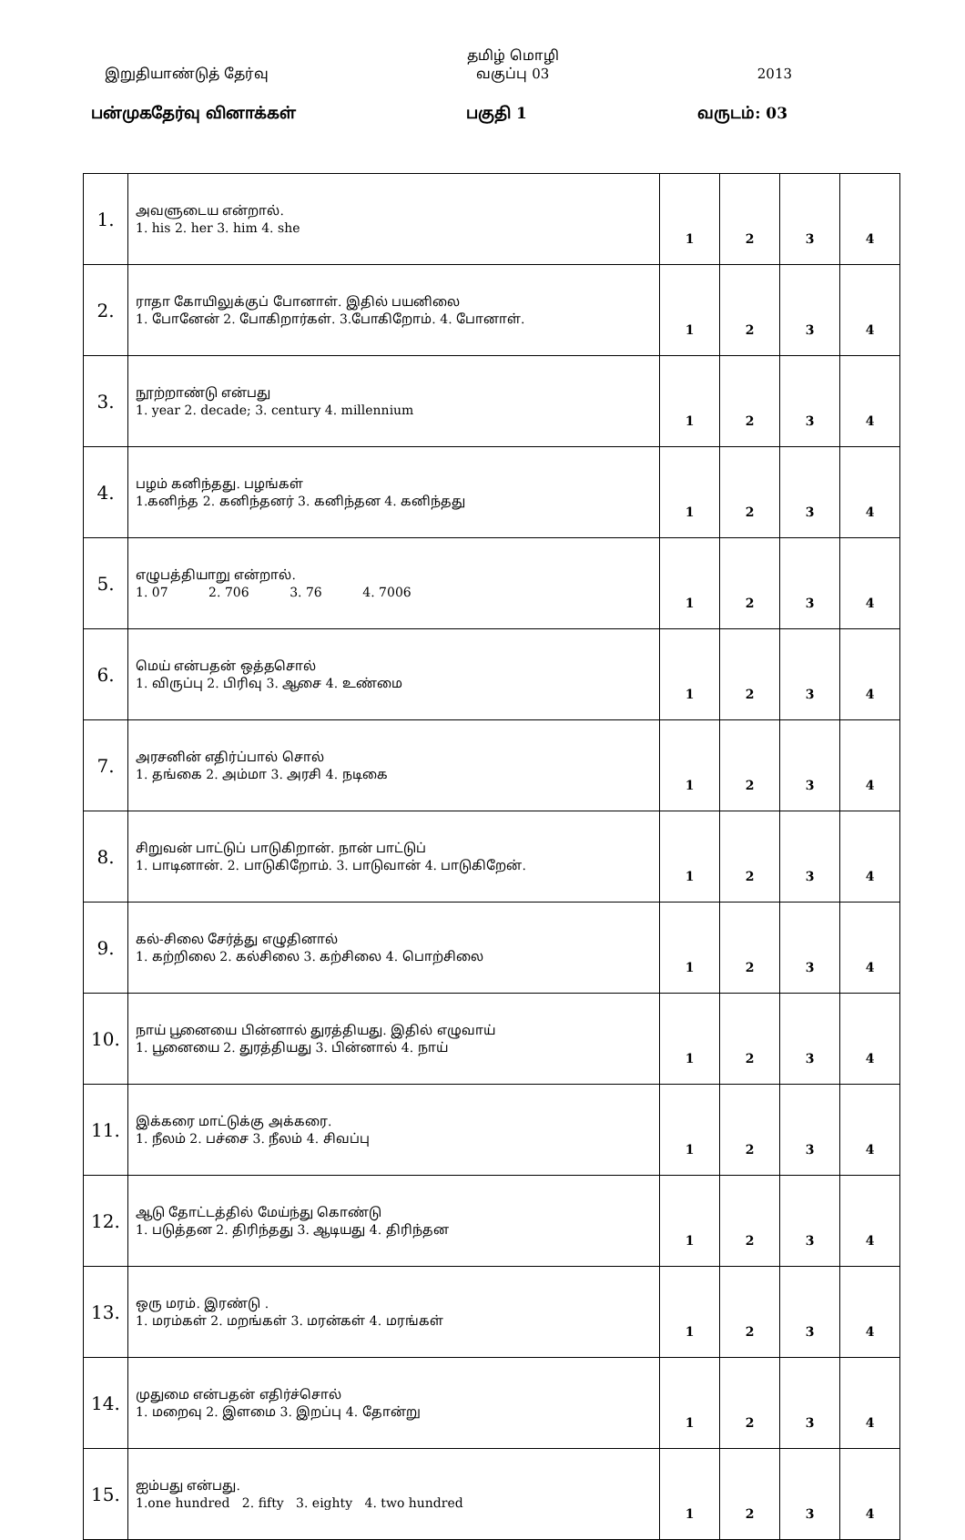இறுதியாண்டுத் தேர்வு தமிழ் மொழி
வகுப்பு 03 2013
பன்முகதேர்வு வினாக்கள் பகுதி 1 வருடம்: 03
| 1. | அவளுடைய என்றால். 1. his 2. her 3. him 4. she | 1 | 2 | 3 | 4 |
| 2. | ராதா கோயிலுக்குப் போனாள். இதில் பயனிலை 1. போனேன் 2. போகிறார்கள். 3.போகிறோம். 4. போனாள். | 1 | 2 | 3 | 4 |
| 3. | நூற்றாண்டு என்பது 1. year 2. decade; 3. century 4. millennium | 1 | 2 | 3 | 4 |
| 4. | பழம் கனிந்தது. பழங்கள் 1.கனிந்த 2. கனிந்தனர் 3. கனிந்தன 4. கனிந்தது | 1 | 2 | 3 | 4 |
| 5. | எழுபத்தியாறு என்றால். 1. 07 2. 706 3. 76 4. 7006 | 1 | 2 | 3 | 4 |
| 6. | மெய் என்பதன் ஒத்தசொல் 1. விருப்பு 2. பிரிவு 3. ஆசை 4. உண்மை | 1 | 2 | 3 | 4 |
| 7. | அரசனின் எதிர்ப்பால் சொல் 1. தங்கை 2. அம்மா 3. அரசி 4. நடிகை | 1 | 2 | 3 | 4 |
| 8. | சிறுவன் பாட்டுப் பாடுகிறான். நான் பாட்டுப் 1. பாடினான். 2. பாடுகிறோம். 3. பாடுவான் 4. பாடுகிறேன். | 1 | 2 | 3 | 4 |
| 9. | கல்-சிலை சேர்த்து எழுதினால் 1. கற்றிலை 2. கல்சிலை 3. கற்சிலை 4. பொற்சிலை | 1 | 2 | 3 | 4 |
| 10. | நாய் பூனையை பின்னால் துரத்தியது. இதில் எழுவாய் 1. பூனையை 2. துரத்தியது 3. பின்னால் 4. நாய் | 1 | 2 | 3 | 4 |
| 11. | இக்கரை மாட்டுக்கு அக்கரை. 1. நீலம் 2. பச்சை 3. நீலம் 4. சிவப்பு | 1 | 2 | 3 | 4 |
| 12. | ஆடு தோட்டத்தில் மேய்ந்து கொண்டு 1. படுத்தன 2. திரிந்தது 3. ஆடியது 4. திரிந்தன | 1 | 2 | 3 | 4 |
| 13. | ஒரு மரம். இரண்டு . 1. மரம்கள் 2. மறங்கள் 3. மரன்கள் 4. மரங்கள் | 1 | 2 | 3 | 4 |
| 14. | முதுமை என்பதன் எதிர்ச்சொல் 1. மறைவு 2. இளமை 3. இறப்பு 4. தோன்று | 1 | 2 | 3 | 4 |
| 15. | ஐம்பது என்பது. 1.one hundred 2. fifty 3. eighty 4. two hundred | 1 | 2 | 3 | 4 |